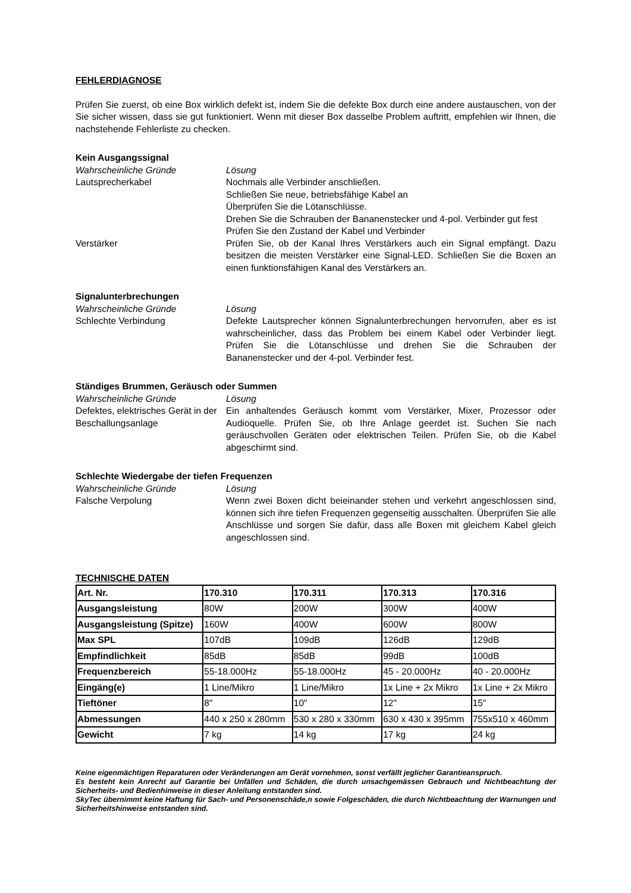FEHLERDIAGNOSE
Prüfen Sie zuerst, ob eine Box wirklich defekt ist, indem Sie die defekte Box durch eine andere austauschen, von der Sie sicher wissen, dass sie gut funktioniert. Wenn mit dieser Box dasselbe Problem auftritt, empfehlen wir Ihnen, die nachstehende Fehlerliste zu checken.
Kein Ausgangssignal
Wahrscheinliche Gründe Lösung
Lautsprecherkabel Nochmals alle Verbinder anschließen.
Schließen Sie neue, betriebsfähige Kabel an
Überprüfen Sie die Lötanschlüsse.
Drehen Sie die Schrauben der Bananenstecker und 4-pol. Verbinder gut fest
Prüfen Sie den Zustand der Kabel und Verbinder
Verstärker Prüfen Sie, ob der Kanal Ihres Verstärkers auch ein Signal empfängt. Dazu besitzen die meisten Verstärker eine Signal-LED. Schließen Sie die Boxen an einen funktionsfähigen Kanal des Verstärkers an.
Signalunterbrechungen
Wahrscheinliche Gründe Lösung
Schlechte Verbindung Defekte Lautsprecher können Signalunterbrechungen hervorrufen, aber es ist wahrscheinlicher, dass das Problem bei einem Kabel oder Verbinder liegt. Prüfen Sie die Lötanschlüsse und drehen Sie die Schrauben der Bananenstecker und der 4-pol. Verbinder fest.
Ständiges Brummen, Geräusch oder Summen
Wahrscheinliche Gründe Lösung
Defektes, elektrisches Gerät in der Beschallungsanlage
Ein anhaltendes Geräusch kommt vom Verstärker, Mixer, Prozessor oder Audioquelle. Prüfen Sie, ob Ihre Anlage geerdet ist. Suchen Sie nach geräuschvollen Geräten oder elektrischen Teilen. Prüfen Sie, ob die Kabel abgeschirmt sind.
Schlechte Wiedergabe der tiefen Frequenzen
Wahrscheinliche Gründe Lösung
Falsche Verpolung Wenn zwei Boxen dicht beieinander stehen und verkehrt angeschlossen sind, können sich ihre tiefen Frequenzen gegenseitig ausschalten. Überprüfen Sie alle Anschlüsse und sorgen Sie dafür, dass alle Boxen mit gleichem Kabel gleich angeschlossen sind.
TECHNISCHE DATEN
| Art. Nr. | 170.310 | 170.311 | 170.313 | 170.316 |
| --- | --- | --- | --- | --- |
| Ausgangsleistung | 80W | 200W | 300W | 400W |
| Ausgangsleistung (Spitze) | 160W | 400W | 600W | 800W |
| Max SPL | 107dB | 109dB | 126dB | 129dB |
| Empfindlichkeit | 85dB | 85dB | 99dB | 100dB |
| Frequenzbereich | 55-18.000Hz | 55-18.000Hz | 45 - 20.000Hz | 40 - 20.000Hz |
| Eingäng(e) | 1 Line/Mikro | 1 Line/Mikro | 1x Line + 2x Mikro | 1x Line + 2x Mikro |
| Tieftöner | 8" | 10" | 12" | 15" |
| Abmessungen | 440 x 250 x 280mm | 530 x 280 x 330mm | 630 x 430 x 395mm | 755x510 x 460mm |
| Gewicht | 7 kg | 14 kg | 17 kg | 24 kg |
Keine eigenmächtigen Reparaturen oder Veränderungen am Gerät vornehmen, sonst verfällt jeglicher Garantieanspruch.
Es besteht kein Anrecht auf Garantie bei Unfällen und Schäden, die durch unsachgemässen Gebrauch und Nichtbeachtung der Sicherheits- und Bedienhinweise in dieser Anleitung entstanden sind.
SkyTec übernimmt keine Haftung für Sach- und Personenschäde,n sowie Folgeschäden, die durch Nichtbeachtung der Warnungen und Sicherheitshinweise entstanden sind.